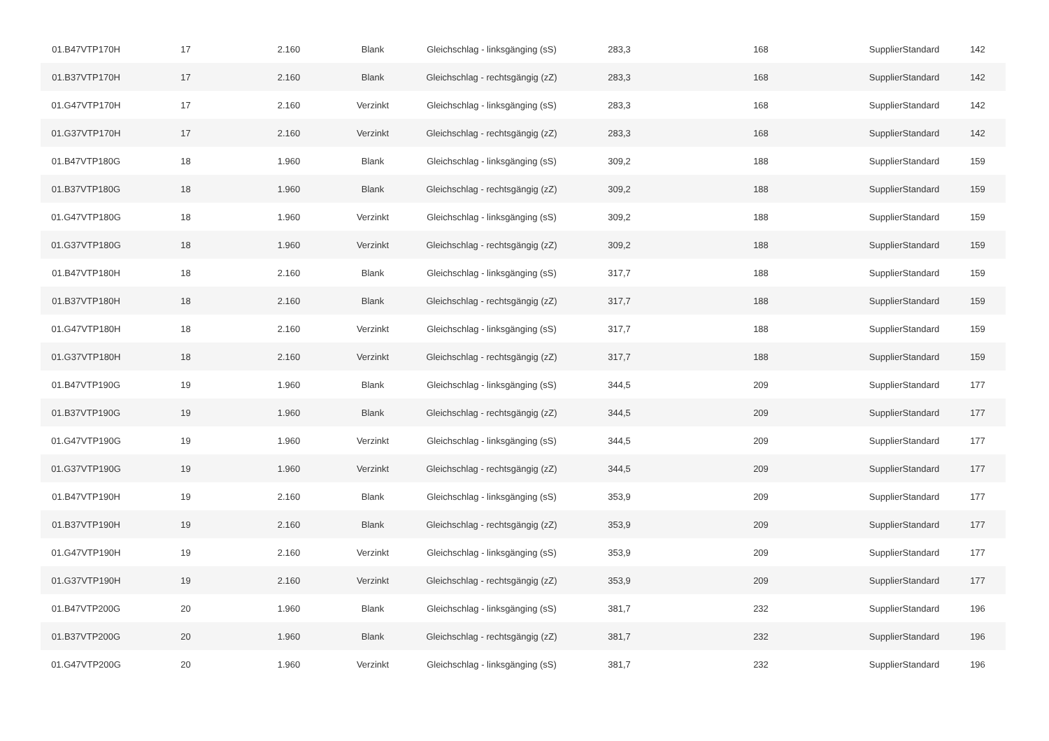| 01.B47VTP170H | 17 | 2.160 | Blank | Gleichschlag - linksgänging (sS) | 283,3 | 168 | SupplierStandard | 142 |
| 01.B37VTP170H | 17 | 2.160 | Blank | Gleichschlag - rechtsgängig (zZ) | 283,3 | 168 | SupplierStandard | 142 |
| 01.G47VTP170H | 17 | 2.160 | Verzinkt | Gleichschlag - linksgänging (sS) | 283,3 | 168 | SupplierStandard | 142 |
| 01.G37VTP170H | 17 | 2.160 | Verzinkt | Gleichschlag - rechtsgängig (zZ) | 283,3 | 168 | SupplierStandard | 142 |
| 01.B47VTP180G | 18 | 1.960 | Blank | Gleichschlag - linksgänging (sS) | 309,2 | 188 | SupplierStandard | 159 |
| 01.B37VTP180G | 18 | 1.960 | Blank | Gleichschlag - rechtsgängig (zZ) | 309,2 | 188 | SupplierStandard | 159 |
| 01.G47VTP180G | 18 | 1.960 | Verzinkt | Gleichschlag - linksgänging (sS) | 309,2 | 188 | SupplierStandard | 159 |
| 01.G37VTP180G | 18 | 1.960 | Verzinkt | Gleichschlag - rechtsgängig (zZ) | 309,2 | 188 | SupplierStandard | 159 |
| 01.B47VTP180H | 18 | 2.160 | Blank | Gleichschlag - linksgänging (sS) | 317,7 | 188 | SupplierStandard | 159 |
| 01.B37VTP180H | 18 | 2.160 | Blank | Gleichschlag - rechtsgängig (zZ) | 317,7 | 188 | SupplierStandard | 159 |
| 01.G47VTP180H | 18 | 2.160 | Verzinkt | Gleichschlag - linksgänging (sS) | 317,7 | 188 | SupplierStandard | 159 |
| 01.G37VTP180H | 18 | 2.160 | Verzinkt | Gleichschlag - rechtsgängig (zZ) | 317,7 | 188 | SupplierStandard | 159 |
| 01.B47VTP190G | 19 | 1.960 | Blank | Gleichschlag - linksgänging (sS) | 344,5 | 209 | SupplierStandard | 177 |
| 01.B37VTP190G | 19 | 1.960 | Blank | Gleichschlag - rechtsgängig (zZ) | 344,5 | 209 | SupplierStandard | 177 |
| 01.G47VTP190G | 19 | 1.960 | Verzinkt | Gleichschlag - linksgänging (sS) | 344,5 | 209 | SupplierStandard | 177 |
| 01.G37VTP190G | 19 | 1.960 | Verzinkt | Gleichschlag - rechtsgängig (zZ) | 344,5 | 209 | SupplierStandard | 177 |
| 01.B47VTP190H | 19 | 2.160 | Blank | Gleichschlag - linksgänging (sS) | 353,9 | 209 | SupplierStandard | 177 |
| 01.B37VTP190H | 19 | 2.160 | Blank | Gleichschlag - rechtsgängig (zZ) | 353,9 | 209 | SupplierStandard | 177 |
| 01.G47VTP190H | 19 | 2.160 | Verzinkt | Gleichschlag - linksgänging (sS) | 353,9 | 209 | SupplierStandard | 177 |
| 01.G37VTP190H | 19 | 2.160 | Verzinkt | Gleichschlag - rechtsgängig (zZ) | 353,9 | 209 | SupplierStandard | 177 |
| 01.B47VTP200G | 20 | 1.960 | Blank | Gleichschlag - linksgänging (sS) | 381,7 | 232 | SupplierStandard | 196 |
| 01.B37VTP200G | 20 | 1.960 | Blank | Gleichschlag - rechtsgängig (zZ) | 381,7 | 232 | SupplierStandard | 196 |
| 01.G47VTP200G | 20 | 1.960 | Verzinkt | Gleichschlag - linksgänging (sS) | 381,7 | 232 | SupplierStandard | 196 |